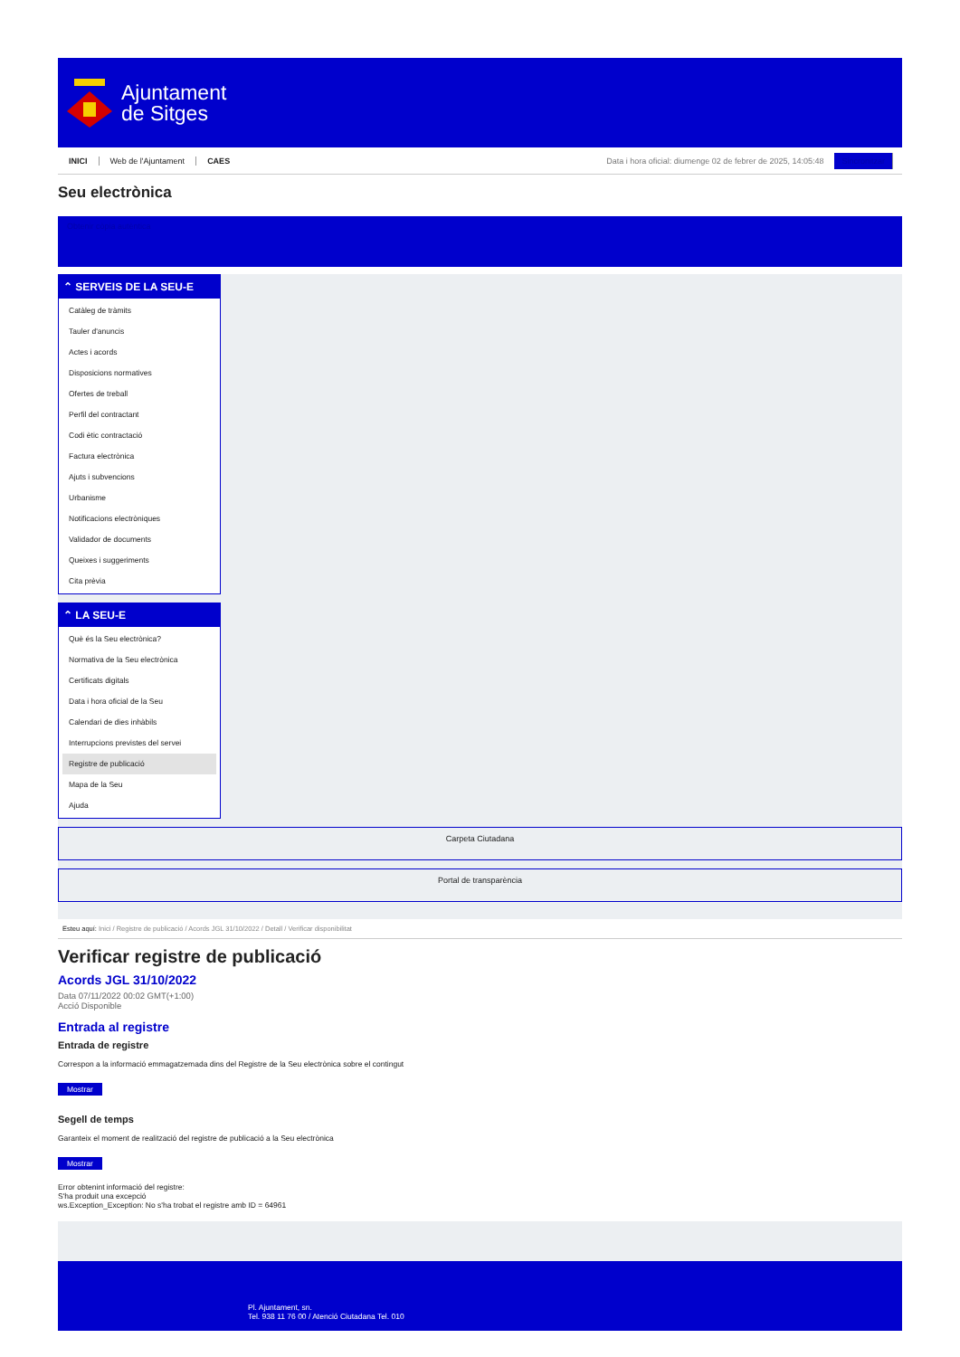Ajuntament
de Sitges
INICI Web de l'Ajuntament CAES Data i hora oficial: diumenge 02 de febrer de 2025, 14:05:48 Sincronitzar
Seu electrònica
Obtenir còpia autèntica
⌃ SERVEIS DE LA SEU-E
Catàleg de tràmits
Tauler d'anuncis
Actes i acords
Disposicions normatives
Ofertes de treball
Perfil del contractant
Codi ètic contractació
Factura electrònica
Ajuts i subvencions
Urbanisme
Notificacions electròniques
Validador de documents
Queixes i suggeriments
Cita prèvia
⌃ LA SEU-E
Què és la Seu electrònica?
Normativa de la Seu electrònica
Certificats digitals
Data i hora oficial de la Seu
Calendari de dies inhàbils
Interrupcions previstes del servei
Registre de publicació
Mapa de la Seu
Ajuda
Carpeta Ciutadana
Portal de transparència
Esteu aquí: Inici / Registre de publicació / Acords JGL 31/10/2022 / Detall / Verificar disponibilitat
Verificar registre de publicació
Acords JGL 31/10/2022
Data 07/11/2022 00:02 GMT(+1:00)
Acció Disponible
Entrada al registre
Entrada de registre
Correspon a la informació emmagatzemada dins del Registre de la Seu electrònica sobre el contingut
Mostrar
Segell de temps
Garanteix el moment de realització del registre de publicació a la Seu electrònica
Mostrar
Error obtenint informació del registre:
S'ha produit una excepció
ws.Exception_Exception: No s'ha trobat el registre amb ID = 64961
Pl. Ajuntament, sn.
Tel. 938 11 76 00 / Atenció Ciutadana Tel. 010